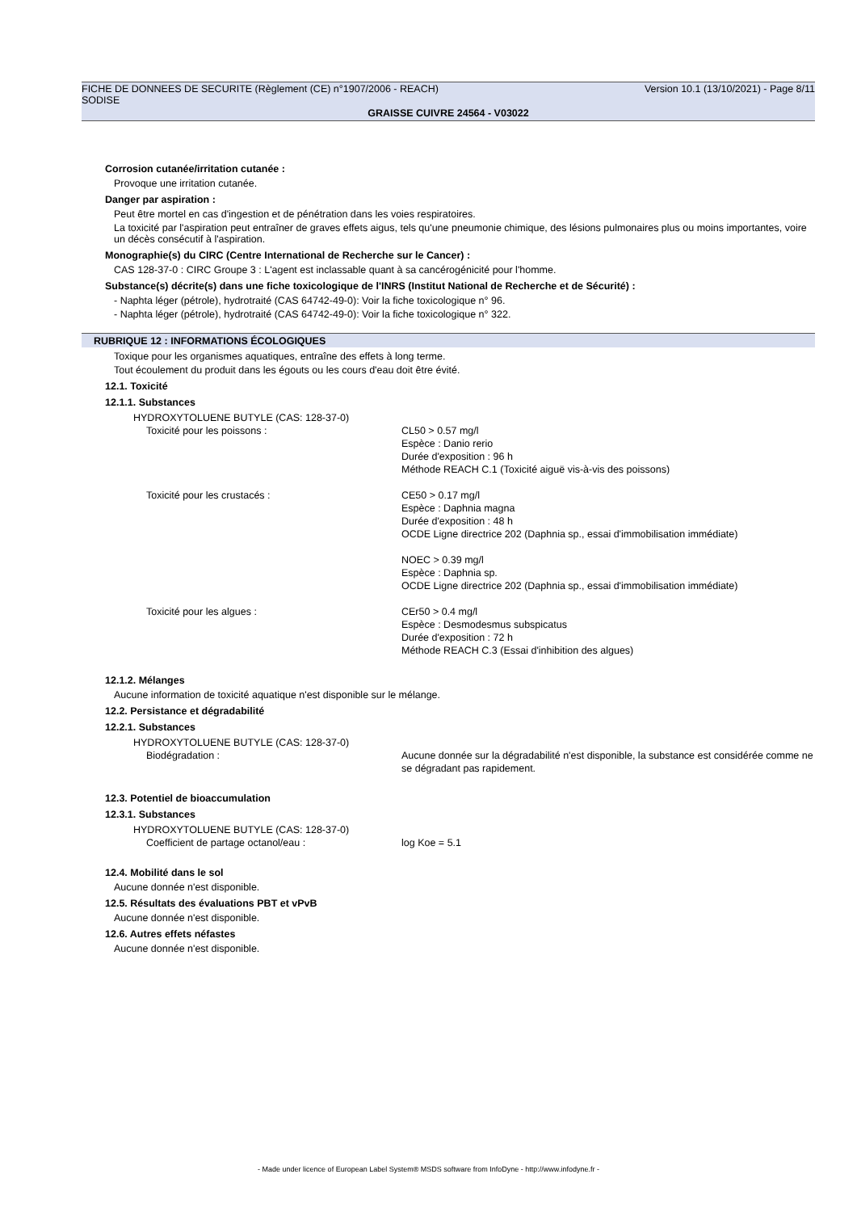FICHE DE DONNEES DE SECURITE (Règlement (CE) n°1907/2006 - REACH) Version 10.1 (13/10/2021) - Page 8/11
SODISE
GRAISSE CUIVRE 24564 - V03022
Corrosion cutanée/irritation cutanée :
Provoque une irritation cutanée.
Danger par aspiration :
Peut être mortel en cas d'ingestion et de pénétration dans les voies respiratoires.
La toxicité par l'aspiration peut entraîner de graves effets aigus, tels qu'une pneumonie chimique, des lésions pulmonaires plus ou moins importantes, voire un décès consécutif à l'aspiration.
Monographie(s) du CIRC (Centre International de Recherche sur le Cancer) :
CAS 128-37-0 : CIRC Groupe 3 : L'agent est inclassable quant à sa cancérogénicité pour l'homme.
Substance(s) décrite(s) dans une fiche toxicologique de l'INRS (Institut National de Recherche et de Sécurité) :
- Naphta léger (pétrole), hydrotraité (CAS 64742-49-0): Voir la fiche toxicologique n° 96.
- Naphta léger (pétrole), hydrotraité (CAS 64742-49-0): Voir la fiche toxicologique n° 322.
RUBRIQUE 12 : INFORMATIONS ÉCOLOGIQUES
Toxique pour les organismes aquatiques, entraîne des effets à long terme.
Tout écoulement du produit dans les égouts ou les cours d'eau doit être évité.
12.1. Toxicité
12.1.1. Substances
HYDROXYTOLUENE BUTYLE (CAS: 128-37-0)
| Toxicité pour les poissons : | CL50 > 0.57 mg/l Espèce : Danio rerio Durée d'exposition : 96 h Méthode REACH C.1 (Toxicité aiguë vis-à-vis des poissons) |
| Toxicité pour les crustacés : | CE50 > 0.17 mg/l Espèce : Daphnia magna Durée d'exposition : 48 h OCDE Ligne directrice 202 (Daphnia sp., essai d'immobilisation immédiate) NOEC > 0.39 mg/l Espèce : Daphnia sp. OCDE Ligne directrice 202 (Daphnia sp., essai d'immobilisation immédiate) |
| Toxicité pour les algues : | CEr50 > 0.4 mg/l Espèce : Desmodesmus subspicatus Durée d'exposition : 72 h Méthode REACH C.3 (Essai d'inhibition des algues) |
12.1.2. Mélanges
Aucune information de toxicité aquatique n'est disponible sur le mélange.
12.2. Persistance et dégradabilité
12.2.1. Substances
HYDROXYTOLUENE BUTYLE (CAS: 128-37-0)
| Biodégradation : | Aucune donnée sur la dégradabilité n'est disponible, la substance est considérée comme ne se dégradant pas rapidement. |
12.3. Potentiel de bioaccumulation
12.3.1. Substances
HYDROXYTOLUENE BUTYLE (CAS: 128-37-0)
| Coefficient de partage octanol/eau : | log Koe = 5.1 |
12.4. Mobilité dans le sol
Aucune donnée n'est disponible.
12.5. Résultats des évaluations PBT et vPvB
Aucune donnée n'est disponible.
12.6. Autres effets néfastes
Aucune donnée n'est disponible.
- Made under licence of European Label System® MSDS software from InfoDyne - http://www.infodyne.fr -